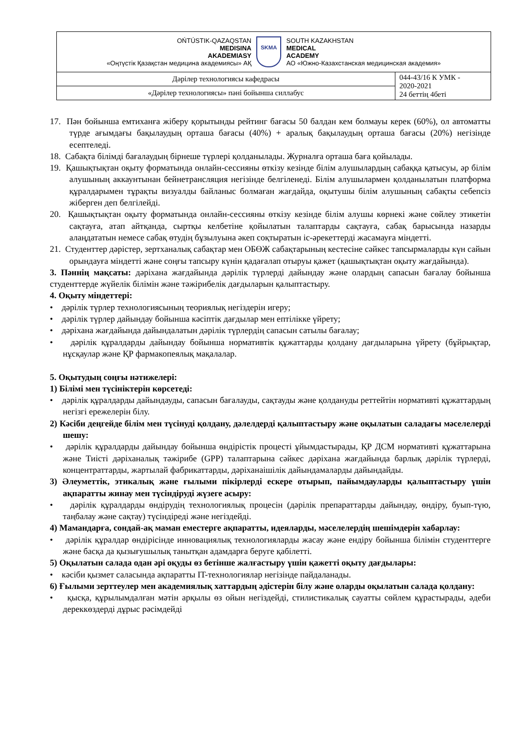| OŃTÚSTIK-QAZAQSTAN MEDISINA AKADEMIASY «Оңтүстік Қазақстан медицина академиясы» АҚ SKMA SOUTH KAZAKHSTAN MEDICAL ACADEMY АО «Южно-Казахстанская медицинская академия» | |
| Дәрілер технологиясы кафедрасы | 044-43/16 К УМК - 2020-2021 24 беттің 4беті |
| «Дәрілер технологиясы» пәні бойынша силлабус | |
17. Пән бойынша емтиханға жіберу қорытынды рейтинг бағасы 50 балдан кем болмауы керек (60%), ол автоматты түрде ағымдағы бақылаудың орташа бағасы (40%) + аралық бақылаудың орташа бағасы (20%) негізінде есептеледі.
18. Сабақта білімді бағалаудың бірнеше түрлері қолданылады. Журналға орташа баға қойылады.
19. Қашықтықтан оқыту форматында онлайн-сессияны өткізу кезінде білім алушылардың сабаққа қатысуы, әр білім алушының аккаунтынан бейнетрансляция негізінде белгіленеді. Білім алушылармен қолданылатын платформа құралдарымен тұрақты визуалды байланыс болмаған жағдайда, оқытушы білім алушының сабақты себепсіз жіберген деп белгілейді.
20. Қашықтықтан оқыту форматында онлайн-сессияны өткізу кезінде білім алушы көрнекі және сөйлеу этикетін сақтауға, атап айтқанда, сыртқы келбетіне қойылатын талаптарды сақтауға, сабақ барысында назарды алаңдататын немесе сабақ өтудің бұзылуына әкеп соқтыратын іс-әрекеттерді жасамауға міндетті.
21. Студенттер дәрістер, зертханалық сабақтар мен ОБӨЖ сабақтарының кестесіне сәйкес тапсырмаларды күн сайын орындауға міндетті және соңғы тапсыру күнін қадағалап отыруы қажет (қашықтықтан оқыту жағдайында).
3. Пәннің мақсаты: дәріхана жағдайында дәрілік түрлерді дайындау және олардың сапасын бағалау бойынша студенттерде жүйелік білімін және тәжірибелік дағдыларын қалыптастыру.
4. Оқыту міндеттері:
• дәрілік түрлер технологиясының теориялық негіздерін игеру;
• дәрілік түрлер дайындау бойынша кәсіптік дағдылар мен ептілікке үйрету;
• дәріхана жағдайында дайындалатын дәрілік түрлердің сапасын сатылы бағалау;
• дәрілік құралдарды дайындау бойынша нормативтік құжаттарды қолдану дағдыларына үйрету (бұйрықтар, нұсқаулар және ҚР фармакопеялық мақалалар.
5. Оқытудың соңғы нәтижелері:
1) Білімі мен түсініктерін көрсетеді:
• дәрілік құралдарды дайындауды, сапасын бағалауды, сақтауды және қолдануды реттейтін нормативті құжаттардың негізгі ережелерін білу.
2) Кәсіби деңгейде білім мен түсінуді қолдану, дәлелдерді қалыптастыру және оқылатын саладағы мәселелерді шешу:
• дәрілік құралдарды дайындау бойынша өндірістік процесті ұйымдастырады, ҚР ДСМ нормативті құжаттарына және Тиісті дәріханалық тәжірибе (GPP) талаптарына сәйкес дәріхана жағдайында барлық дәрілік түрлерді, концентраттарды, жартылай фабрикаттарды, дәріханаішілік дайындамаларды дайындайды.
3) Әлеуметтік, этикалық және ғылыми пікірлерді ескере отырып, пайымдауларды қалыптастыру үшін ақпаратты жинау мен түсіндіруді жүзеге асыру:
• дәрілік құралдарды өндірудің технологиялық процесін (дәрілік препараттарды дайындау, өндіру, буып-түю, таңбалау және сақтау) түсіндіреді және негіздейді.
4) Мамандарға, сондай-ақ маман еместерге ақпаратты, идеяларды, мәселелердің шешімдерін хабарлау:
• дәрілік құралдар өндірісінде инновациялық технологияларды жасау және ендіру бойынша білімін студенттерге және басқа да қызығушылық танытқан адамдарға беруге қабілетті.
5) Оқылатын салада одан әрі оқуды өз бетінше жалғастыру үшін қажетті оқыту дағдылары:
• кәсіби қызмет саласында ақпаратты IT-технологиялар негізінде пайдаланады.
6) Ғылыми зерттеулер мен академиялық хаттардың әдістерін білу және оларды оқылатын салада қолдану:
• қысқа, құрылымдалған мәтін арқылы өз ойын негіздейді, стилистикалық сауатты сөйлем құрастырады, әдеби дереккөздерді дұрыс рәсімдейді